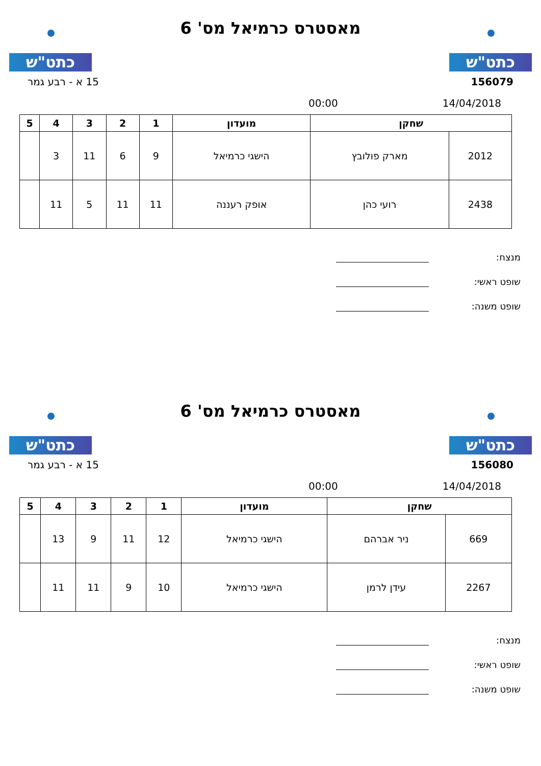כתט"ש
מאסטרס כרמיאל מס' 6
כתט"ש
156079 15 א - רבע גמר
14/04/2018 00:00
| שחקן | | מועדון | 1 | 2 | 3 | 4 | 5 |
| --- | --- | --- | --- | --- | --- | --- | --- |
| 2012 | מארק פולובץ | הישגי כרמיאל | 9 | 6 | 11 | 3 | |
| 2438 | רועי כהן | אופק רעננה | 11 | 11 | 5 | 11 | |
מנצח:
שופט ראשי:
שופט משנה:
כתט"ש
מאסטרס כרמיאל מס' 6
כתט"ש
156080 15 א - רבע גמר
14/04/2018 00:00
| שחקן | | מועדון | 1 | 2 | 3 | 4 | 5 |
| --- | --- | --- | --- | --- | --- | --- | --- |
| 669 | ניר אברהם | הישגי כרמיאל | 12 | 11 | 9 | 13 | |
| 2267 | עידן לרמן | הישגי כרמיאל | 10 | 9 | 11 | 11 | |
מנצח:
שופט ראשי:
שופט משנה: